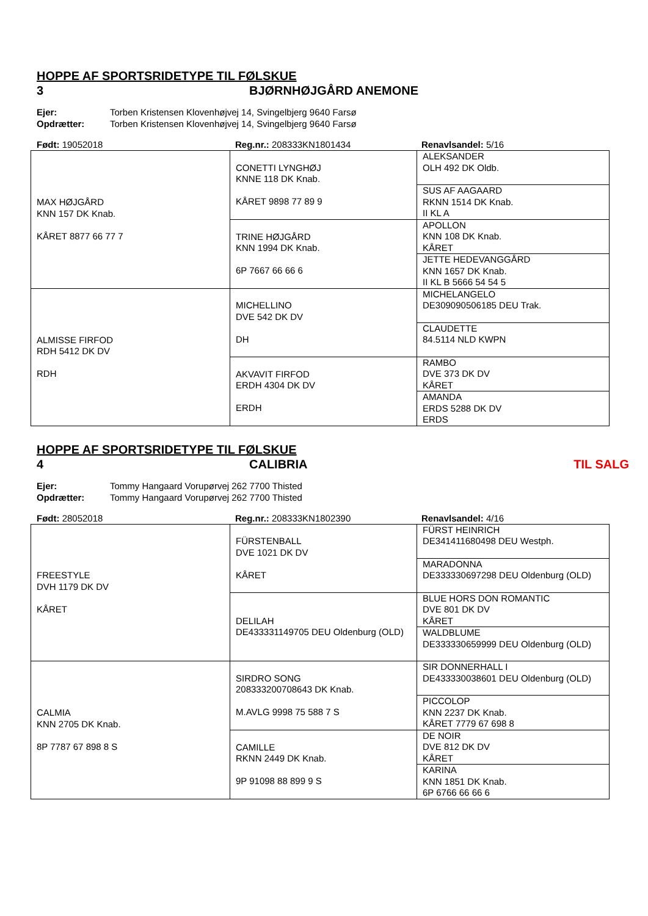HOPPE AF SPORTSRIDETYPE TIL FØLSKUE
3 BJØRNHØJGÅRD ANEMONE
Ejer: Torben Kristensen Klovenhøjvej 14, Svingelbjerg 9640 Farsø
Opdrætter: Torben Kristensen Klovenhøjvej 14, Svingelbjerg 9640 Farsø
Født: 19052018 Reg.nr.: 208333KN1801434 Renavlsandel: 5/16
| MAX HØJGÅRD KNN 157 DK Knab. KÅRET 8877 66 77 7 | CONETTI LYNGHØJ KNNE 118 DK Knab. KÅRET 9898 77 89 9 | ALEKSANDER OLH 492 DK Oldb. |
| | | SUS AF AAGAARD RKNN 1514 DK Knab. II KL A |
| | TRINE HØJGÅRD KNN 1994 DK Knab. 6P 7667 66 66 6 | APOLLON KNN 108 DK Knab. KÅRET |
| | | JETTE HEDEVANGGÅRD KNN 1657 DK Knab. II KL B 5666 54 54 5 |
| ALMISSE FIRFOD RDH 5412 DK DV RDH | MICHELLINO DVE 542 DK DV DH | MICHELANGELO DE309090506185 DEU Trak. |
| | | CLAUDETTE 84.5114 NLD KWPN |
| | AKVAVIT FIRFOD ERDH 4304 DK DV ERDH | RAMBO DVE 373 DK DV KÅRET |
| | | AMANDA ERDS 5288 DK DV ERDS |
HOPPE AF SPORTSRIDETYPE TIL FØLSKUE
4 CALIBRIA TIL SALG
Ejer: Tommy Hangaard Vorupørvej 262 7700 Thisted
Opdrætter: Tommy Hangaard Vorupørvej 262 7700 Thisted
Født: 28052018 Reg.nr.: 208333KN1802390 Renavlsandel: 4/16
| FREESTYLE DVH 1179 DK DV KÅRET | FÜRSTENBALL DVE 1021 DK DV KÅRET | FÜRST HEINRICH DE341411680498 DEU Westph. |
| | | MARADONNA DE333330697298 DEU Oldenburg (OLD) |
| | DELILAH DE433331149705 DEU Oldenburg (OLD) | BLUE HORS DON ROMANTIC DVE 801 DK DV KÅRET |
| | | WALDBLUME DE333330659999 DEU Oldenburg (OLD) |
| CALMIA KNN 2705 DK Knab. 8P 7787 67 898 8 S | SIRDRO SONG 208333200708643 DK Knab. M.AVLG 9998 75 588 7 S | SIR DONNERHALL I DE433330038601 DEU Oldenburg (OLD) |
| | | PICCOLOP KNN 2237 DK Knab. KÅRET 7779 67 698 8 |
| | CAMILLE RKNN 2449 DK Knab. 9P 91098 88 899 9 S | DE NOIR DVE 812 DK DV KÅRET |
| | | KARINA KNN 1851 DK Knab. 6P 6766 66 66 6 |